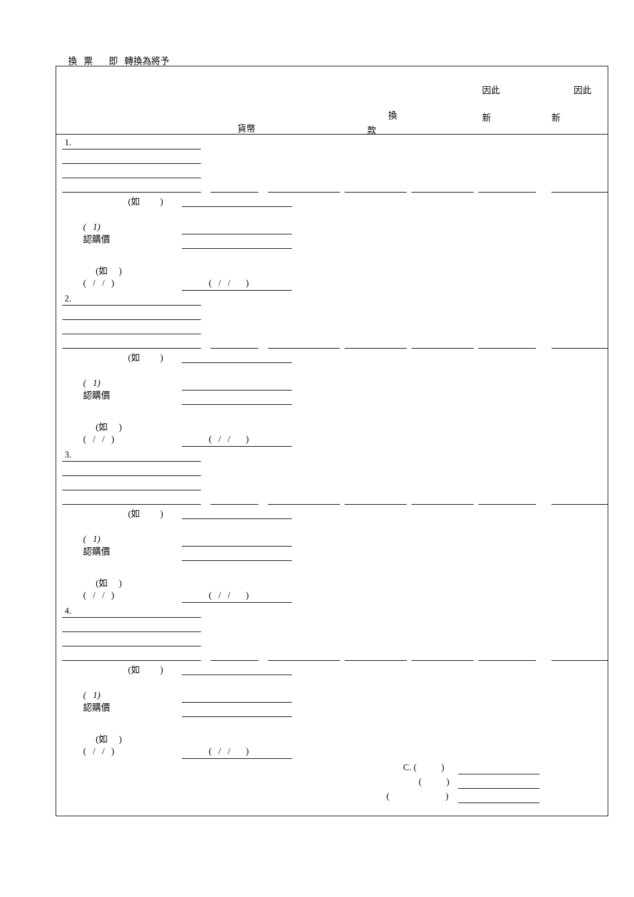換 票 即 轉換為將予
因此 因此
換 新 新
貨幣 款
1.
(如 )
( 1)
認購價
(如 )
( / / ) ( / / )
2.
(如 )
( 1)
認購價
(如 )
( / / ) ( / / )
3.
(如 )
( 1)
認購價
(如 )
( / / ) ( / / )
4.
(如 )
( 1)
認購價
(如 )
( / / ) ( / / )
C. ( )
( )
( )